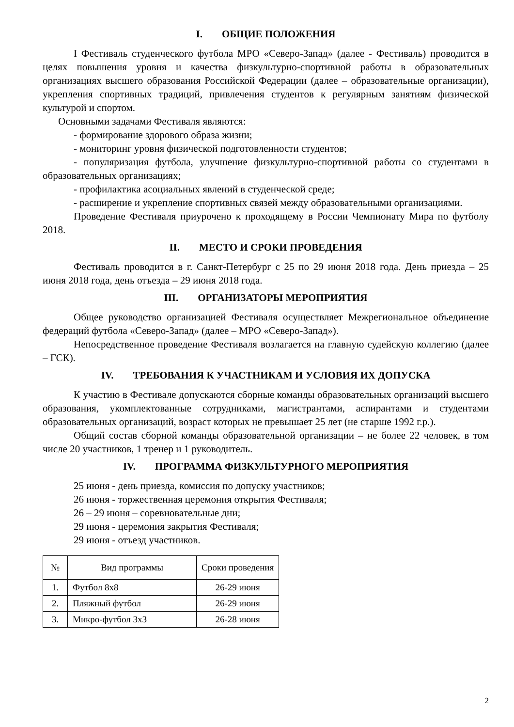I. ОБЩИЕ ПОЛОЖЕНИЯ
I Фестиваль студенческого футбола МРО «Северо-Запад» (далее - Фестиваль) проводится в целях повышения уровня и качества физкультурно-спортивной работы в образовательных организациях высшего образования Российской Федерации (далее – образовательные организации), укрепления спортивных традиций, привлечения студентов к регулярным занятиям физической культурой и спортом.
Основными задачами Фестиваля являются:
- формирование здорового образа жизни;
- мониторинг уровня физической подготовленности студентов;
- популяризация футбола, улучшение физкультурно-спортивной работы со студентами в образовательных организациях;
- профилактика асоциальных явлений в студенческой среде;
- расширение и укрепление спортивных связей между образовательными организациями.
Проведение Фестиваля приурочено к проходящему в России Чемпионату Мира по футболу 2018.
II. МЕСТО И СРОКИ ПРОВЕДЕНИЯ
Фестиваль проводится в г. Санкт-Петербург с 25 по 29 июня 2018 года. День приезда – 25 июня 2018 года, день отъезда – 29 июня 2018 года.
III. ОРГАНИЗАТОРЫ МЕРОПРИЯТИЯ
Общее руководство организацией Фестиваля осуществляет Межрегиональное объединение федераций футбола «Северо-Запад» (далее – МРО «Северо-Запад»).
Непосредственное проведение Фестиваля возлагается на главную судейскую коллегию (далее – ГСК).
IV. ТРЕБОВАНИЯ К УЧАСТНИКАМ И УСЛОВИЯ ИХ ДОПУСКА
К участию в Фестивале допускаются сборные команды образовательных организаций высшего образования, укомплектованные сотрудниками, магистрантами, аспирантами и студентами образовательных организаций, возраст которых не превышает 25 лет (не старше 1992 г.р.).
Общий состав сборной команды образовательной организации – не более 22 человек, в том числе 20 участников, 1 тренер и 1 руководитель.
IV. ПРОГРАММА ФИЗКУЛЬТУРНОГО МЕРОПРИЯТИЯ
25 июня - день приезда, комиссия по допуску участников;
26 июня - торжественная церемония открытия Фестиваля;
26 – 29 июня – соревновательные дни;
29 июня - церемония закрытия Фестиваля;
29 июня - отъезд участников.
| № | Вид программы | Сроки проведения |
| --- | --- | --- |
| 1. | Футбол 8х8 | 26-29 июня |
| 2. | Пляжный футбол | 26-29 июня |
| 3. | Микро-футбол 3х3 | 26-28 июня |
2